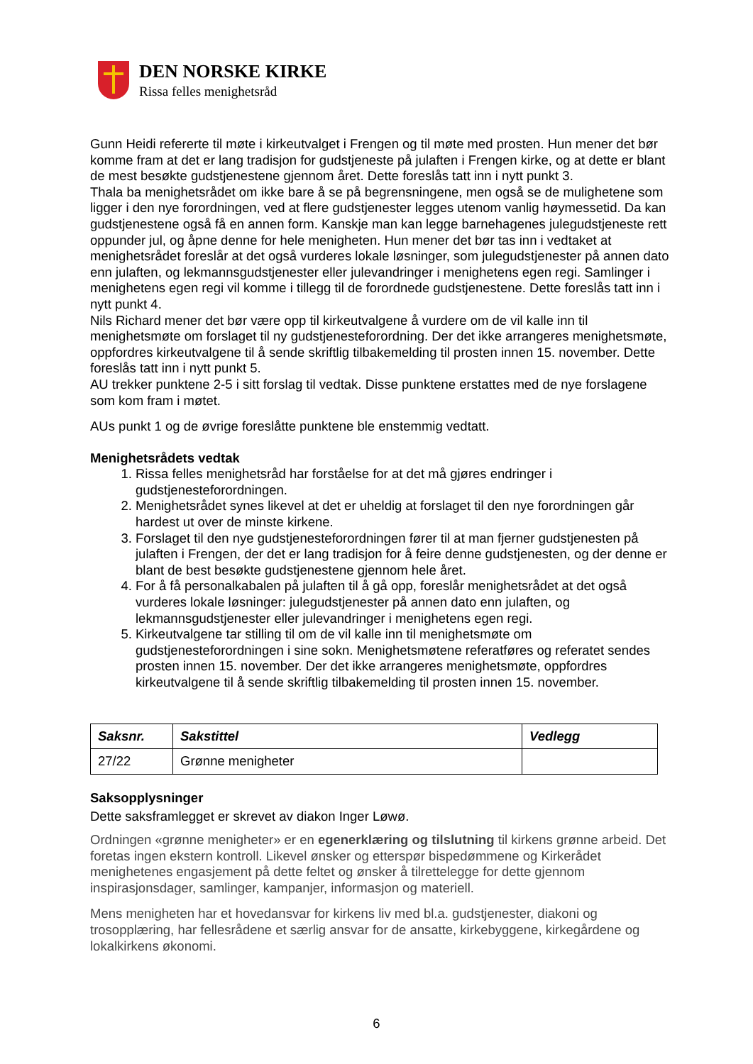DEN NORSKE KIRKE
Rissa felles menighetsråd
Gunn Heidi refererte til møte i kirkeutvalget i Frengen og til møte med prosten. Hun mener det bør komme fram at det er lang tradisjon for gudstjeneste på julaften i Frengen kirke, og at dette er blant de mest besøkte gudstjenestene gjennom året. Dette foreslås tatt inn i nytt punkt 3.
Thala ba menighetsrådet om ikke bare å se på begrensningene, men også se de mulighetene som ligger i den nye forordningen, ved at flere gudstjenester legges utenom vanlig høymessetid. Da kan gudstjenestene også få en annen form. Kanskje man kan legge barnehagenes julegudstjeneste rett oppunder jul, og åpne denne for hele menigheten. Hun mener det bør tas inn i vedtaket at menighetsrådet foreslår at det også vurderes lokale løsninger, som julegudstjenester på annen dato enn julaften, og lekmannsgudstjenester eller julevandringer i menighetens egen regi. Samlinger i menighetens egen regi vil komme i tillegg til de forordnede gudstjenestene. Dette foreslås tatt inn i nytt punkt 4.
Nils Richard mener det bør være opp til kirkeutvalgene å vurdere om de vil kalle inn til menighetsmøte om forslaget til ny gudstjenesteforordning. Der det ikke arrangeres menighetsmøte, oppfordres kirkeutvalgene til å sende skriftlig tilbakemelding til prosten innen 15. november. Dette foreslås tatt inn i nytt punkt 5.
AU trekker punktene 2-5 i sitt forslag til vedtak. Disse punktene erstattes med de nye forslagene som kom fram i møtet.
AUs punkt 1 og de øvrige foreslåtte punktene ble enstemmig vedtatt.
Menighetsrådets vedtak
1. Rissa felles menighetsråd har forståelse for at det må gjøres endringer i gudstjenesteforordningen.
2. Menighetsrådet synes likevel at det er uheldig at forslaget til den nye forordningen går hardest ut over de minste kirkene.
3. Forslaget til den nye gudstjenesteforordningen fører til at man fjerner gudstjenesten på julaften i Frengen, der det er lang tradisjon for å feire denne gudstjenesten, og der denne er blant de best besøkte gudstjenestene gjennom hele året.
4. For å få personalkabalen på julaften til å gå opp, foreslår menighetsrådet at det også vurderes lokale løsninger: julegudstjenester på annen dato enn julaften, og lekmannsgudstjenester eller julevandringer i menighetens egen regi.
5. Kirkeutvalgene tar stilling til om de vil kalle inn til menighetsmøte om gudstjenesteforordningen i sine sokn. Menighetsmøtene referatføres og referatet sendes prosten innen 15. november. Der det ikke arrangeres menighetsmøte, oppfordres kirkeutvalgene til å sende skriftlig tilbakemelding til prosten innen 15. november.
| Saksnr. | Sakstittel | Vedlegg |
| --- | --- | --- |
| 27/22 | Grønne menigheter | |
Saksopplysninger
Dette saksframlegget er skrevet av diakon Inger Løwø.
Ordningen «grønne menigheter» er en egenerklæring og tilslutning til kirkens grønne arbeid. Det foretas ingen ekstern kontroll. Likevel ønsker og etterspør bispedømmene og Kirkerådet menighetenes engasjement på dette feltet og ønsker å tilrettelegge for dette gjennom inspirasjonsdager, samlinger, kampanjer, informasjon og materiell.
Mens menigheten har et hovedansvar for kirkens liv med bl.a. gudstjenester, diakoni og trosopplæring, har fellesrådene et særlig ansvar for de ansatte, kirkebyggene, kirkegårdene og lokalkirkens økonomi.
6